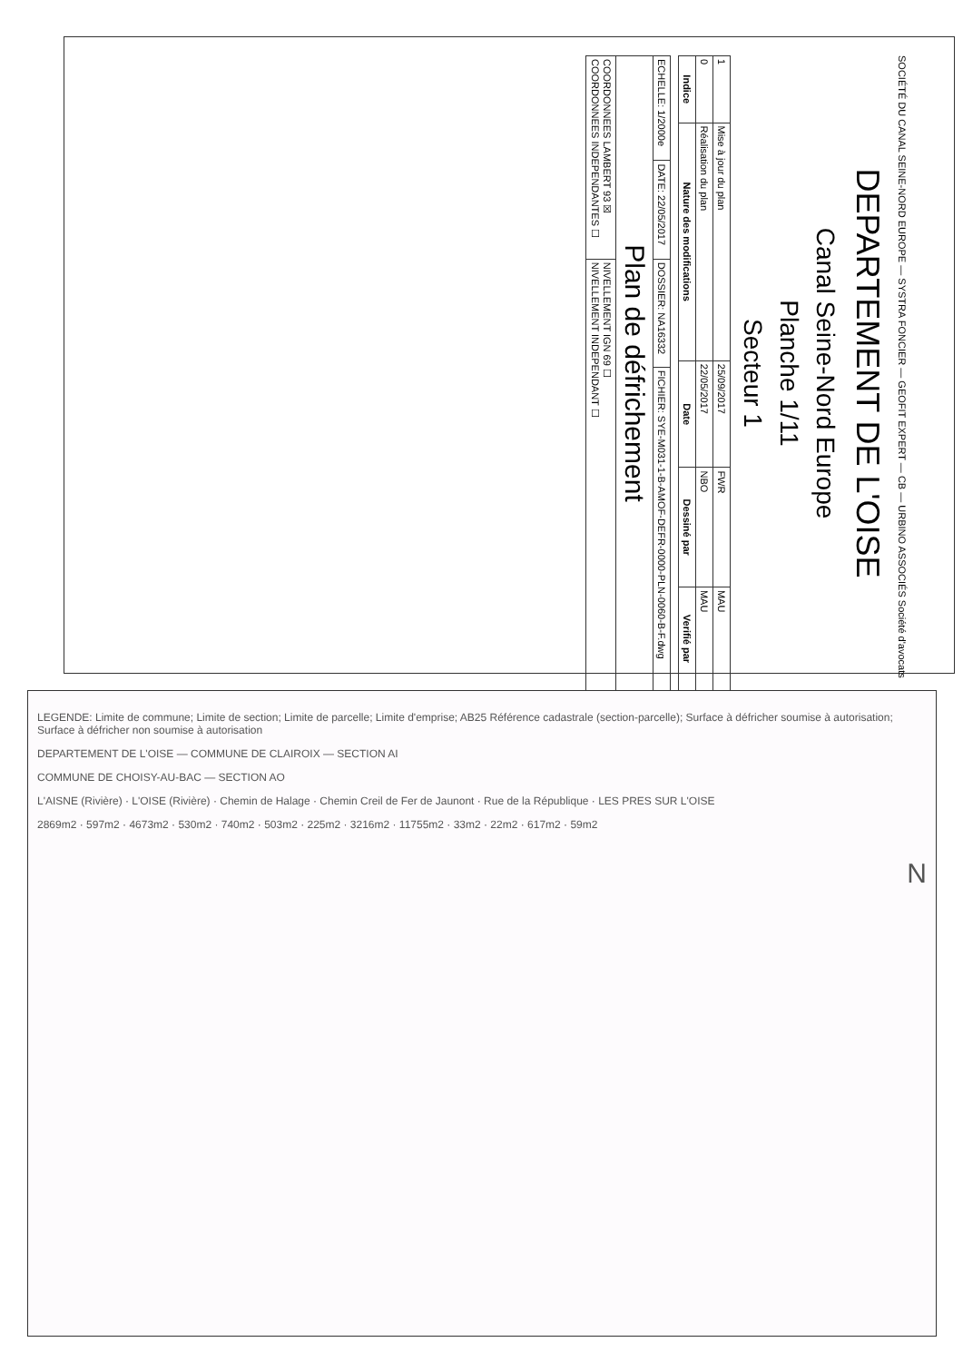SOCIÉTÉ DU CANAL SEINE-NORD EUROPE — SYSTRA FONCIER — GEOFIT EXPERT — CB — URBINO ASSOCIÉS Société d'avocats
DEPARTEMENT DE L'OISE
Canal Seine-Nord Europe
Planche 1/11
Secteur 1
| 1 | Mise à jour du plan | 25/09/2017 | FWR | MAU |
| 0 | Réalisation du plan | 22/05/2017 | NBO | MAU |
| Indice | Nature des modifications | Date | Dessiné par | Verifié par |
| ECHELLE: 1/2000e | DATE: 22/05/2017 | DOSSIER: NA16332 | FICHIER: SYE-M031-1-B-AMOF-DEFR-0000-PLN-0060-B-F.dwg |
| Plan de défrichement | | | |
| COORDONNEES LAMBERT 93 ☒ COORDONNEES INDEPENDANTES ☐ | | NIVELLEMENT IGN 69 ☐ NIVELLEMENT INDEPENDANT ☐ | |
LEGENDE: Limite de commune; Limite de section; Limite de parcelle; Limite d'emprise; AB25 Référence cadastrale (section-parcelle); Surface à défricher soumise à autorisation; Surface à défricher non soumise à autorisation
DEPARTEMENT DE L'OISE — COMMUNE DE CLAIROIX — SECTION AI
COMMUNE DE CHOISY-AU-BAC — SECTION AO
L'AISNE (Rivière) · L'OISE (Rivière) · Chemin de Halage · Chemin Creil de Fer de Jaunont · Rue de la République · LES PRES SUR L'OISE
2869m2 · 597m2 · 4673m2 · 530m2 · 740m2 · 503m2 · 225m2 · 3216m2 · 11755m2 · 33m2 · 22m2 · 617m2 · 59m2
N